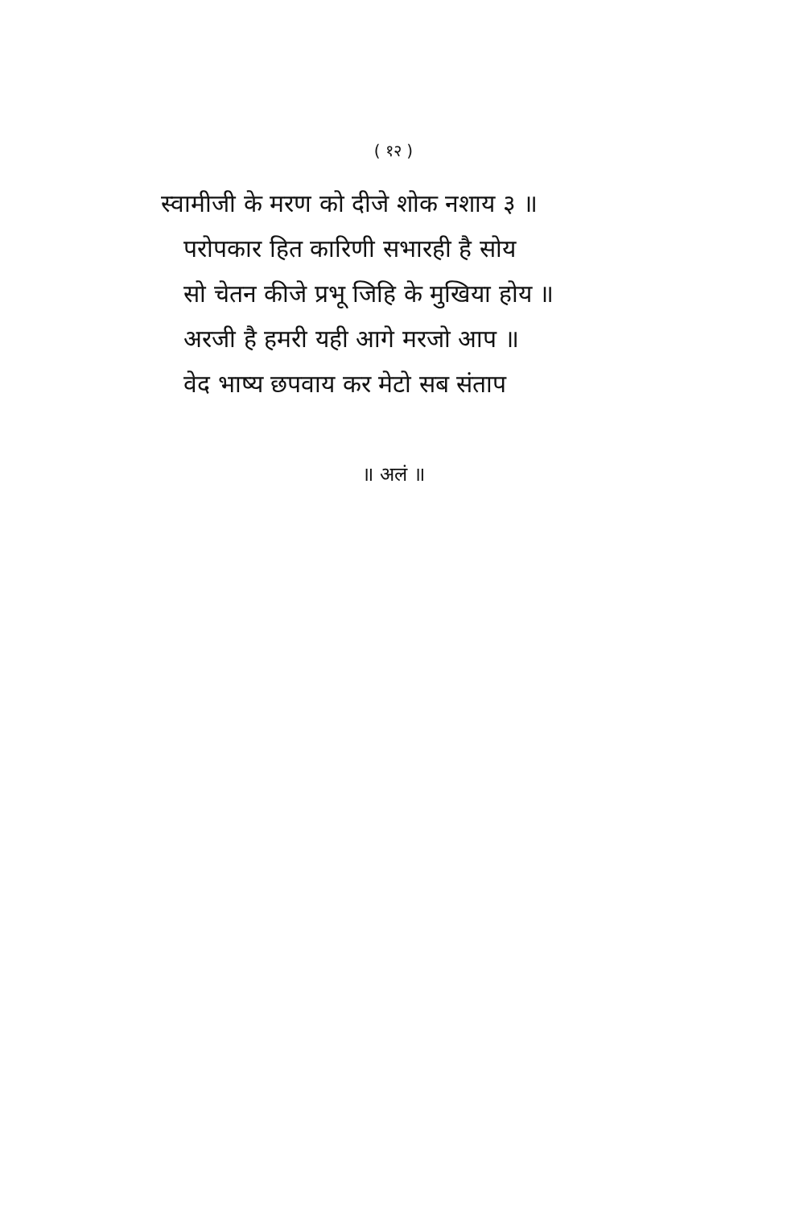( १२ )
स्वामीजी के मरण को दीजे शोक नशाय ३ ॥
परोपकार हित कारिणी सभारही है सोय
सो चेतन कीजे प्रभू जिहि के मुखिया होय ॥
अरजी है हमरी यही आगे मरजो आप ॥
वेद भाष्य छपवाय कर मेटो सब संताप
॥ अलं ॥